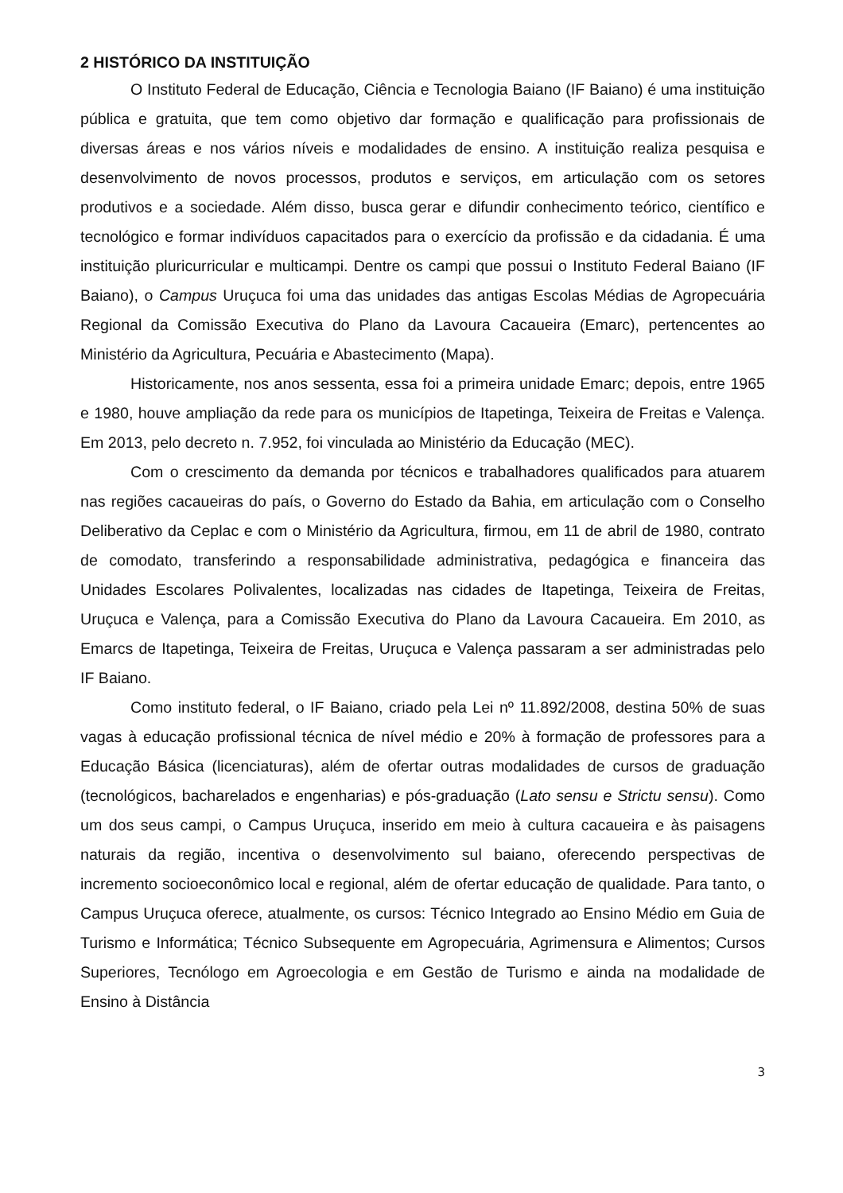2 HISTÓRICO DA INSTITUIÇÃO
O Instituto Federal de Educação, Ciência e Tecnologia Baiano (IF Baiano) é uma instituição pública e gratuita, que tem como objetivo dar formação e qualificação para profissionais de diversas áreas e nos vários níveis e modalidades de ensino. A instituição realiza pesquisa e desenvolvimento de novos processos, produtos e serviços, em articulação com os setores produtivos e a sociedade. Além disso, busca gerar e difundir conhecimento teórico, científico e tecnológico e formar indivíduos capacitados para o exercício da profissão e da cidadania. É uma instituição pluricurricular e multicampi. Dentre os campi que possui o Instituto Federal Baiano (IF Baiano), o Campus Uruçuca foi uma das unidades das antigas Escolas Médias de Agropecuária Regional da Comissão Executiva do Plano da Lavoura Cacaueira (Emarc), pertencentes ao Ministério da Agricultura, Pecuária e Abastecimento (Mapa).
Historicamente, nos anos sessenta, essa foi a primeira unidade Emarc; depois, entre 1965 e 1980, houve ampliação da rede para os municípios de Itapetinga, Teixeira de Freitas e Valença. Em 2013, pelo decreto n. 7.952, foi vinculada ao Ministério da Educação (MEC).
Com o crescimento da demanda por técnicos e trabalhadores qualificados para atuarem nas regiões cacaueiras do país, o Governo do Estado da Bahia, em articulação com o Conselho Deliberativo da Ceplac e com o Ministério da Agricultura, firmou, em 11 de abril de 1980, contrato de comodato, transferindo a responsabilidade administrativa, pedagógica e financeira das Unidades Escolares Polivalentes, localizadas nas cidades de Itapetinga, Teixeira de Freitas, Uruçuca e Valença, para a Comissão Executiva do Plano da Lavoura Cacaueira. Em 2010, as Emarcs de Itapetinga, Teixeira de Freitas, Uruçuca e Valença passaram a ser administradas pelo IF Baiano.
Como instituto federal, o IF Baiano, criado pela Lei nº 11.892/2008, destina 50% de suas vagas à educação profissional técnica de nível médio e 20% à formação de professores para a Educação Básica (licenciaturas), além de ofertar outras modalidades de cursos de graduação (tecnológicos, bacharelados e engenharias) e pós-graduação (Lato sensu e Strictu sensu). Como um dos seus campi, o Campus Uruçuca, inserido em meio à cultura cacaueira e às paisagens naturais da região, incentiva o desenvolvimento sul baiano, oferecendo perspectivas de incremento socioeconômico local e regional, além de ofertar educação de qualidade. Para tanto, o Campus Uruçuca oferece, atualmente, os cursos: Técnico Integrado ao Ensino Médio em Guia de Turismo e Informática; Técnico Subsequente em Agropecuária, Agrimensura e Alimentos; Cursos Superiores, Tecnólogo em Agroecologia e em Gestão de Turismo e ainda na modalidade de Ensino à Distância
3